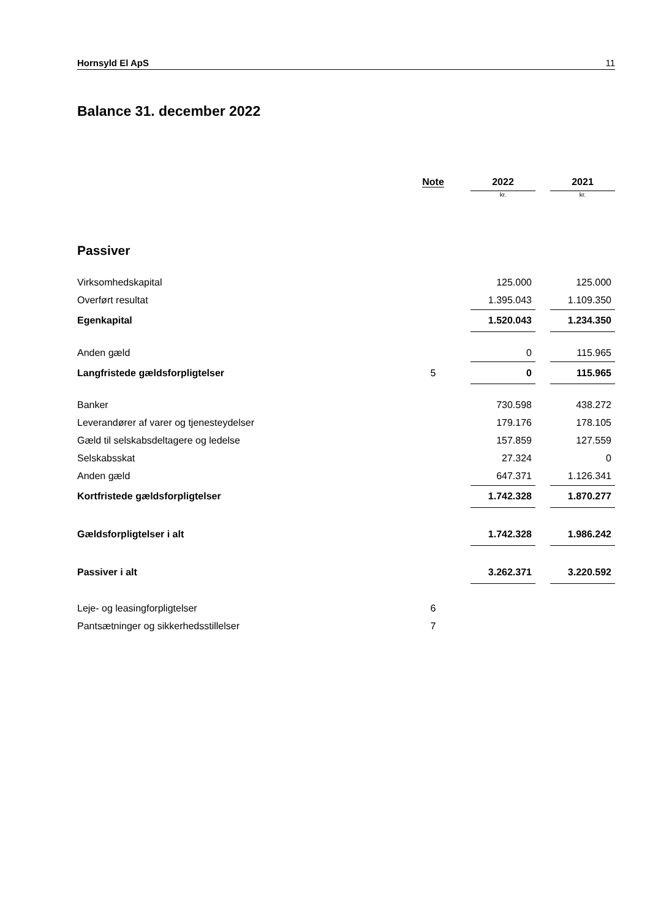Hornsyld El ApS 11
Balance 31. december 2022
| | Note | | 2022 | | 2021 |
| | | | kr. | | kr. |
| Passiver | | | | | |
| Virksomhedskapital | | | 125.000 | | 125.000 |
| Overført resultat | | | 1.395.043 | | 1.109.350 |
| Egenkapital | | | 1.520.043 | | 1.234.350 |
| Anden gæld | | | 0 | | 115.965 |
| Langfristede gældsforpligtelser | 5 | | 0 | | 115.965 |
| Banker | | | 730.598 | | 438.272 |
| Leverandører af varer og tjenesteydelser | | | 179.176 | | 178.105 |
| Gæld til selskabsdeltagere og ledelse | | | 157.859 | | 127.559 |
| Selskabsskat | | | 27.324 | | 0 |
| Anden gæld | | | 647.371 | | 1.126.341 |
| Kortfristede gældsforpligtelser | | | 1.742.328 | | 1.870.277 |
| Gældsforpligtelser i alt | | | 1.742.328 | | 1.986.242 |
| Passiver i alt | | | 3.262.371 | | 3.220.592 |
| Leje- og leasingforpligtelser | 6 | | | | |
| Pantsætninger og sikkerhedsstillelser | 7 | | | | |